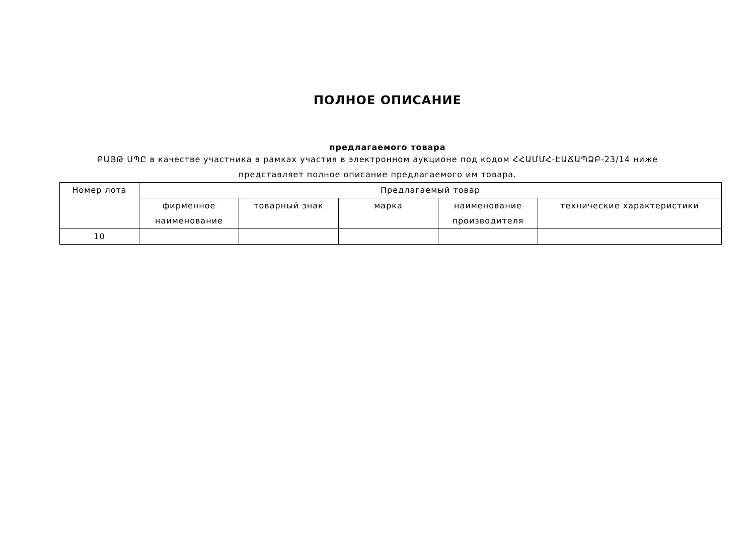ПОЛНОЕ ОПИСАНИЕ
предлагаемого товара
ԲԱՅԹ ՍՊԸ в качестве участника в рамках участия в электронном аукционе под кодом ՀՀԱՄՄՀ-ԷԱՃԱՊՁԲ-23/14 ниже представляет полное описание предлагаемого им товара.
| Номер лота | Предлагаемый товар | | | | |
| --- | --- | --- | --- | --- | --- |
| | фирменное наименование | товарный знак | марка | наименование производителя | технические характеристики |
| 10 | | | | | |